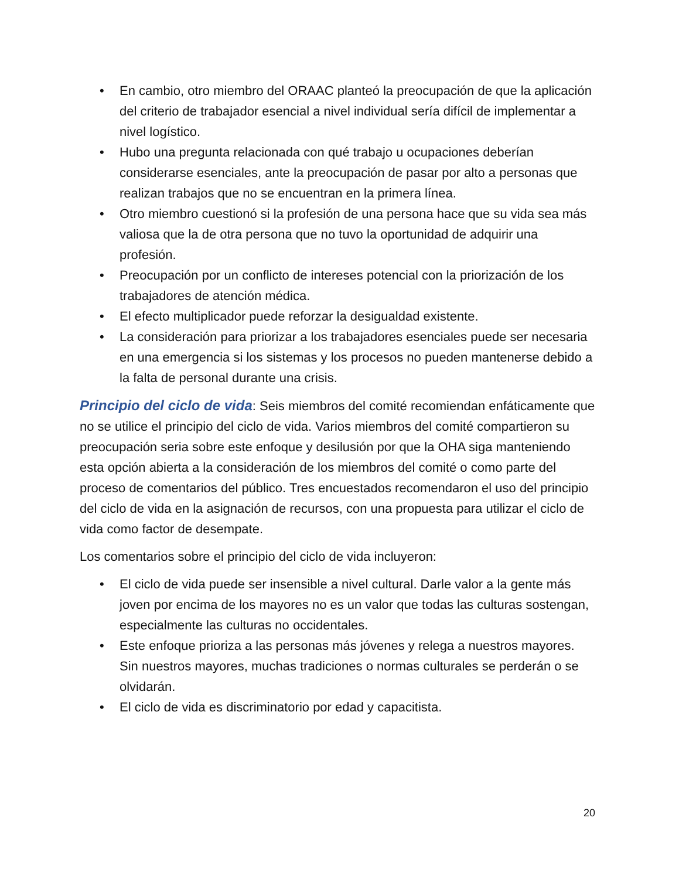• En cambio, otro miembro del ORAAC planteó la preocupación de que la aplicación del criterio de trabajador esencial a nivel individual sería difícil de implementar a nivel logístico.
• Hubo una pregunta relacionada con qué trabajo u ocupaciones deberían considerarse esenciales, ante la preocupación de pasar por alto a personas que realizan trabajos que no se encuentran en la primera línea.
• Otro miembro cuestionó si la profesión de una persona hace que su vida sea más valiosa que la de otra persona que no tuvo la oportunidad de adquirir una profesión.
• Preocupación por un conflicto de intereses potencial con la priorización de los trabajadores de atención médica.
• El efecto multiplicador puede reforzar la desigualdad existente.
• La consideración para priorizar a los trabajadores esenciales puede ser necesaria en una emergencia si los sistemas y los procesos no pueden mantenerse debido a la falta de personal durante una crisis.
Principio del ciclo de vida: Seis miembros del comité recomiendan enfáticamente que no se utilice el principio del ciclo de vida. Varios miembros del comité compartieron su preocupación seria sobre este enfoque y desilusión por que la OHA siga manteniendo esta opción abierta a la consideración de los miembros del comité o como parte del proceso de comentarios del público. Tres encuestados recomendaron el uso del principio del ciclo de vida en la asignación de recursos, con una propuesta para utilizar el ciclo de vida como factor de desempate.
Los comentarios sobre el principio del ciclo de vida incluyeron:
• El ciclo de vida puede ser insensible a nivel cultural. Darle valor a la gente más joven por encima de los mayores no es un valor que todas las culturas sostengan, especialmente las culturas no occidentales.
• Este enfoque prioriza a las personas más jóvenes y relega a nuestros mayores. Sin nuestros mayores, muchas tradiciones o normas culturales se perderán o se olvidarán.
• El ciclo de vida es discriminatorio por edad y capacitista.
20